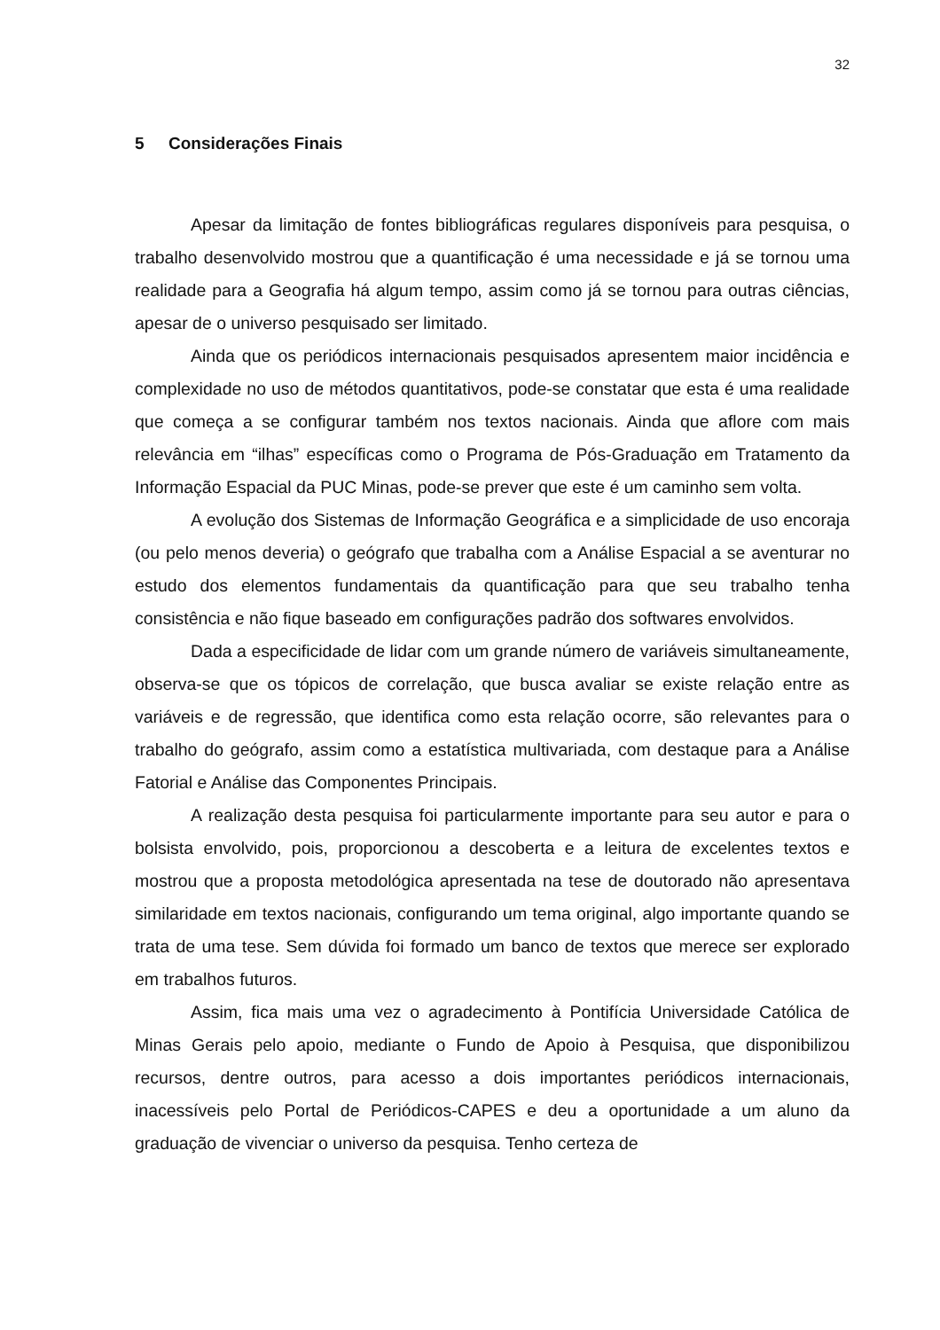32
5 Considerações Finais
Apesar da limitação de fontes bibliográficas regulares disponíveis para pesquisa, o trabalho desenvolvido mostrou que a quantificação é uma necessidade e já se tornou uma realidade para a Geografia há algum tempo, assim como já se tornou para outras ciências, apesar de o universo pesquisado ser limitado.
Ainda que os periódicos internacionais pesquisados apresentem maior incidência e complexidade no uso de métodos quantitativos, pode-se constatar que esta é uma realidade que começa a se configurar também nos textos nacionais. Ainda que aflore com mais relevância em “ilhas” específicas como o Programa de Pós-Graduação em Tratamento da Informação Espacial da PUC Minas, pode-se prever que este é um caminho sem volta.
A evolução dos Sistemas de Informação Geográfica e a simplicidade de uso encoraja (ou pelo menos deveria) o geógrafo que trabalha com a Análise Espacial a se aventurar no estudo dos elementos fundamentais da quantificação para que seu trabalho tenha consistência e não fique baseado em configurações padrão dos softwares envolvidos.
Dada a especificidade de lidar com um grande número de variáveis simultaneamente, observa-se que os tópicos de correlação, que busca avaliar se existe relação entre as variáveis e de regressão, que identifica como esta relação ocorre, são relevantes para o trabalho do geógrafo, assim como a estatística multivariada, com destaque para a Análise Fatorial e Análise das Componentes Principais.
A realização desta pesquisa foi particularmente importante para seu autor e para o bolsista envolvido, pois, proporcionou a descoberta e a leitura de excelentes textos e mostrou que a proposta metodológica apresentada na tese de doutorado não apresentava similaridade em textos nacionais, configurando um tema original, algo importante quando se trata de uma tese. Sem dúvida foi formado um banco de textos que merece ser explorado em trabalhos futuros.
Assim, fica mais uma vez o agradecimento à Pontifícia Universidade Católica de Minas Gerais pelo apoio, mediante o Fundo de Apoio à Pesquisa, que disponibilizou recursos, dentre outros, para acesso a dois importantes periódicos internacionais, inacessíveis pelo Portal de Periódicos-CAPES e deu a oportunidade a um aluno da graduação de vivenciar o universo da pesquisa. Tenho certeza de